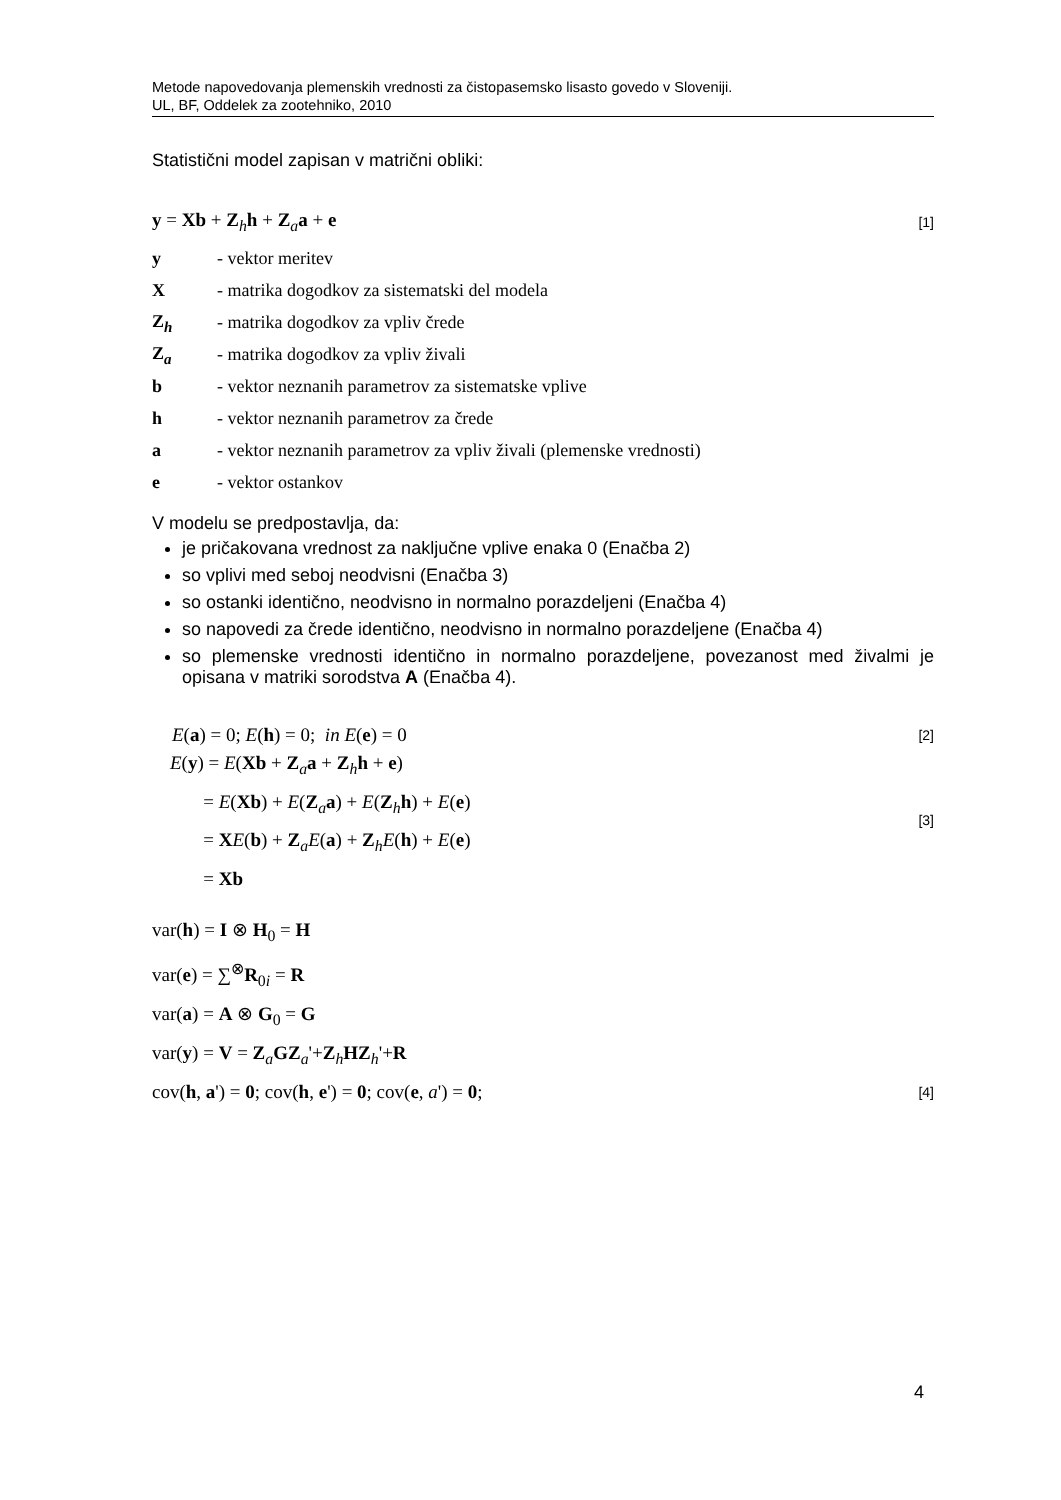Metode napovedovanja plemenskih vrednosti za čistopasemsko lisasto govedo v Sloveniji.
UL, BF, Oddelek za zootehniko, 2010
Statistični model zapisan v matrični obliki:
y = Xb + Z<sub>h</sub>h + Z<sub>a</sub>a + e [1]
y - vektor meritev
X - matrika dogodkov za sistematski del modela
Z<sub>h</sub> - matrika dogodkov za vpliv črede
Z<sub>a</sub> - matrika dogodkov za vpliv živali
b - vektor neznanih parametrov za sistematske vplive
h - vektor neznanih parametrov za črede
a - vektor neznanih parametrov za vpliv živali (plemenske vrednosti)
e - vektor ostankov
V modelu se predpostavlja, da:
je pričakovana vrednost za naključne vplive enaka 0 (Enačba 2)
so vplivi med seboj neodvisni (Enačba 3)
so ostanki identično, neodvisno in normalno porazdeljeni (Enačba 4)
so napovedi za črede identično, neodvisno in normalno porazdeljene (Enačba 4)
so plemenske vrednosti identično in normalno porazdeljene, povezanost med živalmi je opisana v matriki sorodstva A (Enačba 4).
E(a) = 0; E(h) = 0; in E(e) = 0 [2]
E(y) = E(Xb + Z<sub>a</sub>a + Z<sub>h</sub>h + e)
= E(Xb) + E(Z<sub>a</sub>a) + E(Z<sub>h</sub>h) + E(e)
= XE(b) + Z<sub>a</sub>E(a) + Z<sub>h</sub>E(h) + E(e)
= Xb [3]
var(h) = I ⊗ H<sub>0</sub> = H
var(e) = ∑<sup>⊗</sup>R<sub>0i</sub> = R
var(a) = A ⊗ G<sub>0</sub> = G
var(y) = V = Z<sub>a</sub>GZ<sub>a</sub>'+Z<sub>h</sub>HZ<sub>h</sub>'+R
cov(h, a') = 0; cov(h, e') = 0; cov(e, a') = 0; [4]
4